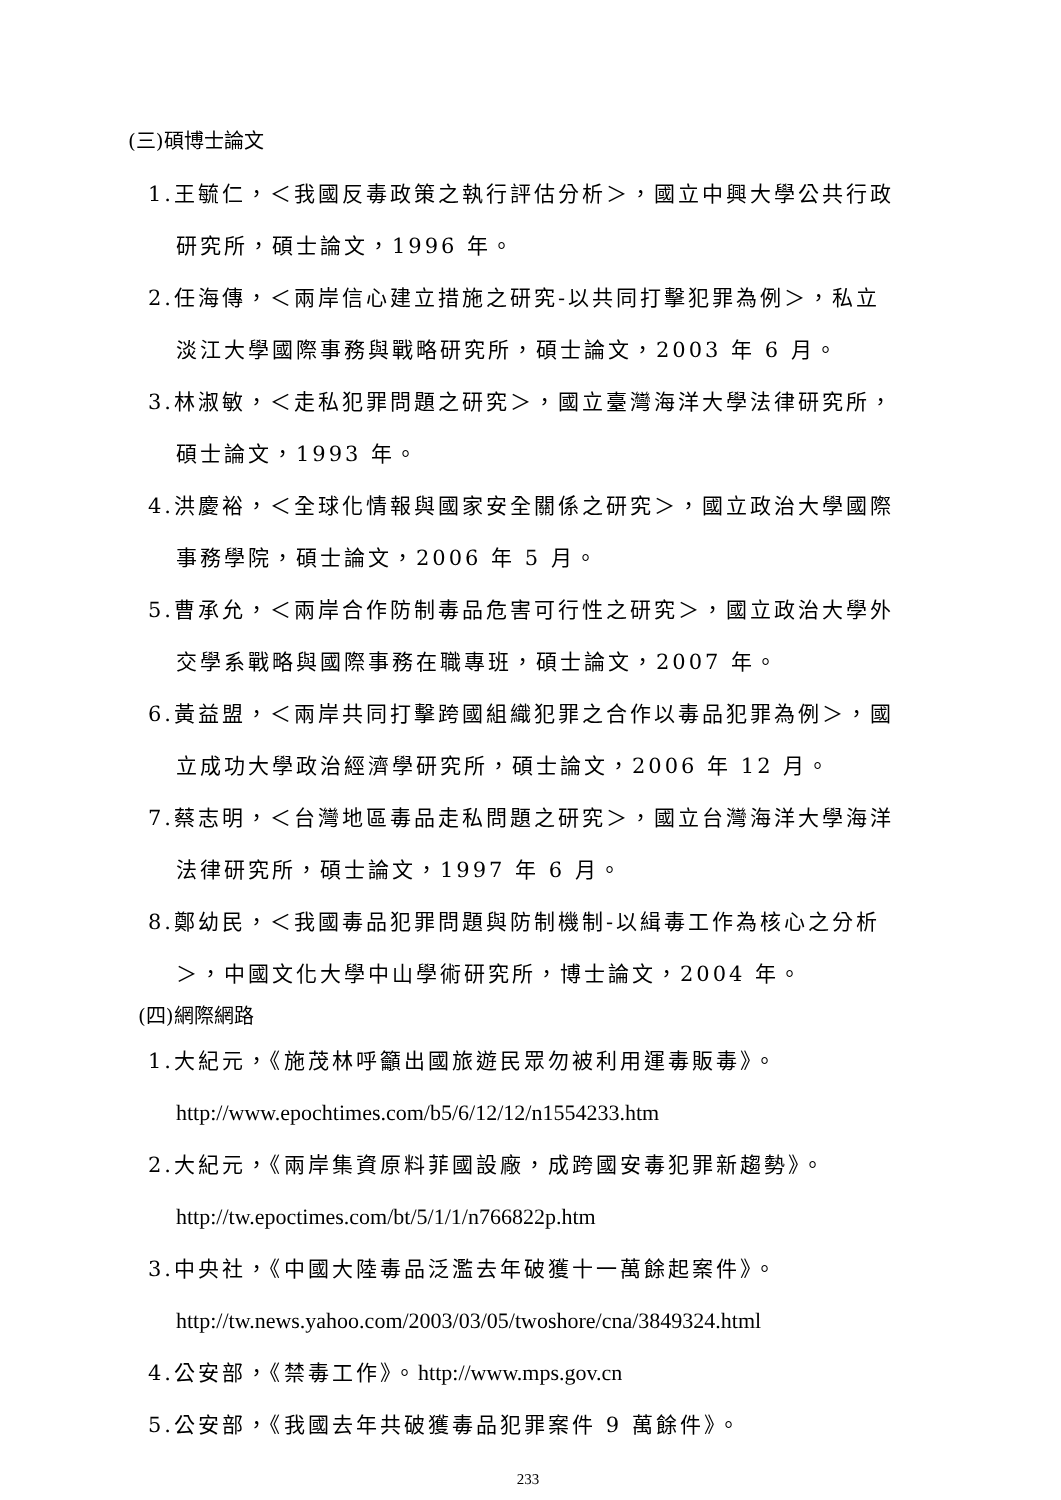(三)碩博士論文
1.王毓仁，＜我國反毒政策之執行評估分析＞，國立中興大學公共行政
研究所，碩士論文，1996 年。
2.任海傳，＜兩岸信心建立措施之研究-以共同打擊犯罪為例＞，私立
淡江大學國際事務與戰略研究所，碩士論文，2003 年 6 月。
3.林淑敏，＜走私犯罪問題之研究＞，國立臺灣海洋大學法律研究所，
碩士論文，1993 年。
4.洪慶裕，＜全球化情報與國家安全關係之研究＞，國立政治大學國際
事務學院，碩士論文，2006 年 5 月。
5.曹承允，＜兩岸合作防制毒品危害可行性之研究＞，國立政治大學外
交學系戰略與國際事務在職專班，碩士論文，2007 年。
6.黃益盟，＜兩岸共同打擊跨國組織犯罪之合作以毒品犯罪為例＞，國
立成功大學政治經濟學研究所，碩士論文，2006 年 12 月。
7.蔡志明，＜台灣地區毒品走私問題之研究＞，國立台灣海洋大學海洋
法律研究所，碩士論文，1997 年 6 月。
8.鄭幼民，＜我國毒品犯罪問題與防制機制-以緝毒工作為核心之分析
＞，中國文化大學中山學術研究所，博士論文，2004 年。
(四)網際網路
1.大紀元，《施茂林呼籲出國旅遊民眾勿被利用運毒販毒》。
http://www.epochtimes.com/b5/6/12/12/n1554233.htm
2.大紀元，《兩岸集資原料菲國設廠，成跨國安毒犯罪新趨勢》。
http://tw.epoctimes.com/bt/5/1/1/n766822p.htm
3.中央社，《中國大陸毒品泛濫去年破獲十一萬餘起案件》。
http://tw.news.yahoo.com/2003/03/05/twoshore/cna/3849324.html
4.公安部，《禁毒工作》。http://www.mps.gov.cn
5.公安部，《我國去年共破獲毒品犯罪案件 9 萬餘件》。
233